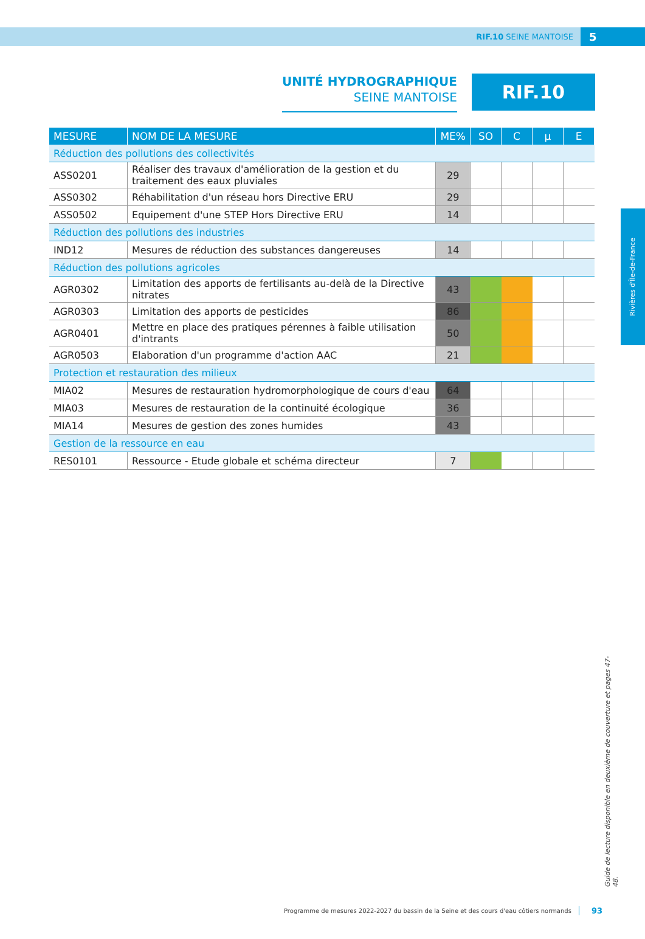RIF.10 SEINE MANTOISE 5
UNITÉ HYDROGRAPHIQUE
SEINE MANTOISE
RIF.10
| MESURE | NOM DE LA MESURE | ME% | SO | C | µ | E |
| --- | --- | --- | --- | --- | --- | --- |
| Réduction des pollutions des collectivités | | | | | | |
| ASS0201 | Réaliser des travaux d'amélioration de la gestion et du traitement des eaux pluviales | 29 | | | | |
| ASS0302 | Réhabilitation d'un réseau hors Directive ERU | 29 | | | | |
| ASS0502 | Equipement d'une STEP Hors Directive ERU | 14 | | | | |
| Réduction des pollutions des industries | | | | | | |
| IND12 | Mesures de réduction des substances dangereuses | 14 | | | | |
| Réduction des pollutions agricoles | | | | | | |
| AGR0302 | Limitation des apports de fertilisants au-delà de la Directive nitrates | 43 | | | | |
| AGR0303 | Limitation des apports de pesticides | 86 | | | | |
| AGR0401 | Mettre en place des pratiques pérennes à faible utilisation d'intrants | 50 | | | | |
| AGR0503 | Elaboration d'un programme d'action AAC | 21 | | | | |
| Protection et restauration des milieux | | | | | | |
| MIA02 | Mesures de restauration hydromorphologique de cours d'eau | 64 | | | | |
| MIA03 | Mesures de restauration de la continuité écologique | 36 | | | | |
| MIA14 | Mesures de gestion des zones humides | 43 | | | | |
| Gestion de la ressource en eau | | | | | | |
| RES0101 | Ressource - Etude globale et schéma directeur | 7 | | | | |
Rivières d'Île-de-France
Guide de lecture disponible en deuxième de couverture et pages 47-48.
Programme de mesures 2022-2027 du bassin de la Seine et des cours d'eau côtiers normands 93